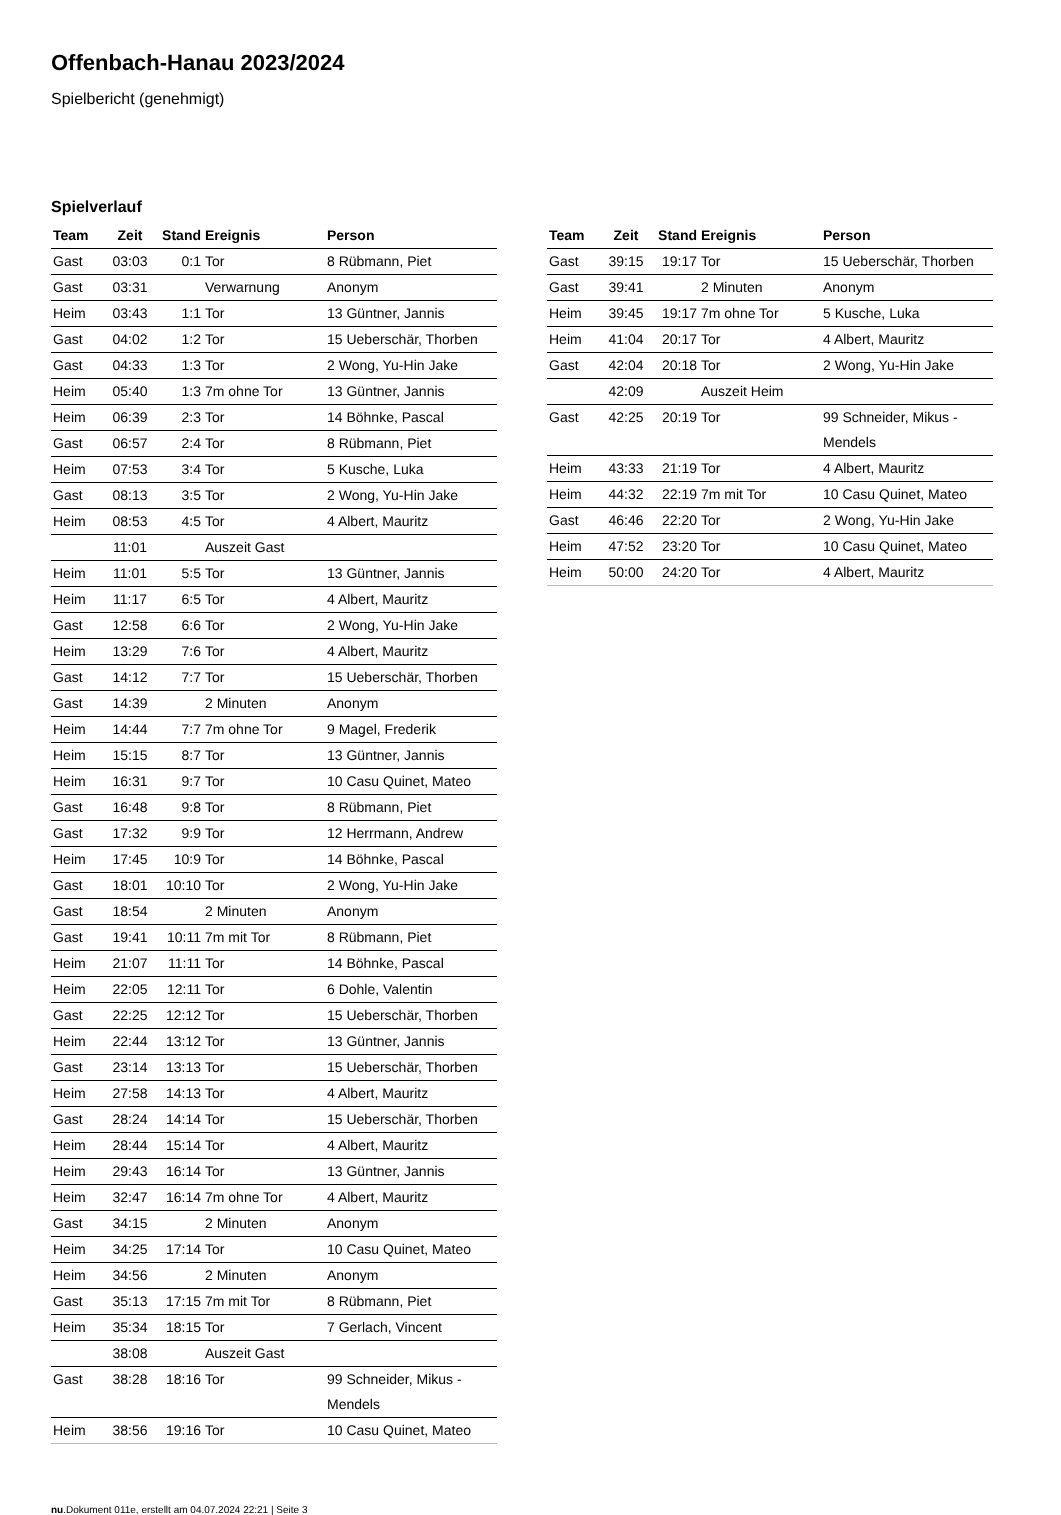Offenbach-Hanau 2023/2024
Spielbericht (genehmigt)
Spielverlauf
| Team | Zeit | Stand | Ereignis | Person |
| --- | --- | --- | --- | --- |
| Gast | 03:03 | 0:1 | Tor | 8 Rübmann, Piet |
| Gast | 03:31 | | Verwarnung | Anonym |
| Heim | 03:43 | 1:1 | Tor | 13 Güntner, Jannis |
| Gast | 04:02 | 1:2 | Tor | 15 Ueberschär, Thorben |
| Gast | 04:33 | 1:3 | Tor | 2 Wong, Yu-Hin Jake |
| Heim | 05:40 | 1:3 | 7m ohne Tor | 13 Güntner, Jannis |
| Heim | 06:39 | 2:3 | Tor | 14 Böhnke, Pascal |
| Gast | 06:57 | 2:4 | Tor | 8 Rübmann, Piet |
| Heim | 07:53 | 3:4 | Tor | 5 Kusche, Luka |
| Gast | 08:13 | 3:5 | Tor | 2 Wong, Yu-Hin Jake |
| Heim | 08:53 | 4:5 | Tor | 4 Albert, Mauritz |
| | 11:01 | | Auszeit Gast | |
| Heim | 11:01 | 5:5 | Tor | 13 Güntner, Jannis |
| Heim | 11:17 | 6:5 | Tor | 4 Albert, Mauritz |
| Gast | 12:58 | 6:6 | Tor | 2 Wong, Yu-Hin Jake |
| Heim | 13:29 | 7:6 | Tor | 4 Albert, Mauritz |
| Gast | 14:12 | 7:7 | Tor | 15 Ueberschär, Thorben |
| Gast | 14:39 | | 2 Minuten | Anonym |
| Heim | 14:44 | 7:7 | 7m ohne Tor | 9 Magel, Frederik |
| Heim | 15:15 | 8:7 | Tor | 13 Güntner, Jannis |
| Heim | 16:31 | 9:7 | Tor | 10 Casu Quinet, Mateo |
| Gast | 16:48 | 9:8 | Tor | 8 Rübmann, Piet |
| Gast | 17:32 | 9:9 | Tor | 12 Herrmann, Andrew |
| Heim | 17:45 | 10:9 | Tor | 14 Böhnke, Pascal |
| Gast | 18:01 | 10:10 | Tor | 2 Wong, Yu-Hin Jake |
| Gast | 18:54 | | 2 Minuten | Anonym |
| Gast | 19:41 | 10:11 | 7m mit Tor | 8 Rübmann, Piet |
| Heim | 21:07 | 11:11 | Tor | 14 Böhnke, Pascal |
| Heim | 22:05 | 12:11 | Tor | 6 Dohle, Valentin |
| Gast | 22:25 | 12:12 | Tor | 15 Ueberschär, Thorben |
| Heim | 22:44 | 13:12 | Tor | 13 Güntner, Jannis |
| Gast | 23:14 | 13:13 | Tor | 15 Ueberschär, Thorben |
| Heim | 27:58 | 14:13 | Tor | 4 Albert, Mauritz |
| Gast | 28:24 | 14:14 | Tor | 15 Ueberschär, Thorben |
| Heim | 28:44 | 15:14 | Tor | 4 Albert, Mauritz |
| Heim | 29:43 | 16:14 | Tor | 13 Güntner, Jannis |
| Heim | 32:47 | 16:14 | 7m ohne Tor | 4 Albert, Mauritz |
| Gast | 34:15 | | 2 Minuten | Anonym |
| Heim | 34:25 | 17:14 | Tor | 10 Casu Quinet, Mateo |
| Heim | 34:56 | | 2 Minuten | Anonym |
| Gast | 35:13 | 17:15 | 7m mit Tor | 8 Rübmann, Piet |
| Heim | 35:34 | 18:15 | Tor | 7 Gerlach, Vincent |
| | 38:08 | | Auszeit Gast | |
| Gast | 38:28 | 18:16 | Tor | 99 Schneider, Mikus - Mendels |
| Heim | 38:56 | 19:16 | Tor | 10 Casu Quinet, Mateo |
| Team | Zeit | Stand | Ereignis | Person |
| --- | --- | --- | --- | --- |
| Gast | 39:15 | 19:17 | Tor | 15 Ueberschär, Thorben |
| Gast | 39:41 | | 2 Minuten | Anonym |
| Heim | 39:45 | 19:17 | 7m ohne Tor | 5 Kusche, Luka |
| Heim | 41:04 | 20:17 | Tor | 4 Albert, Mauritz |
| Gast | 42:04 | 20:18 | Tor | 2 Wong, Yu-Hin Jake |
| | 42:09 | | Auszeit Heim | |
| Gast | 42:25 | 20:19 | Tor | 99 Schneider, Mikus - Mendels |
| Heim | 43:33 | 21:19 | Tor | 4 Albert, Mauritz |
| Heim | 44:32 | 22:19 | 7m mit Tor | 10 Casu Quinet, Mateo |
| Gast | 46:46 | 22:20 | Tor | 2 Wong, Yu-Hin Jake |
| Heim | 47:52 | 23:20 | Tor | 10 Casu Quinet, Mateo |
| Heim | 50:00 | 24:20 | Tor | 4 Albert, Mauritz |
nu.Dokument 011e, erstellt am 04.07.2024 22:21 | Seite 3